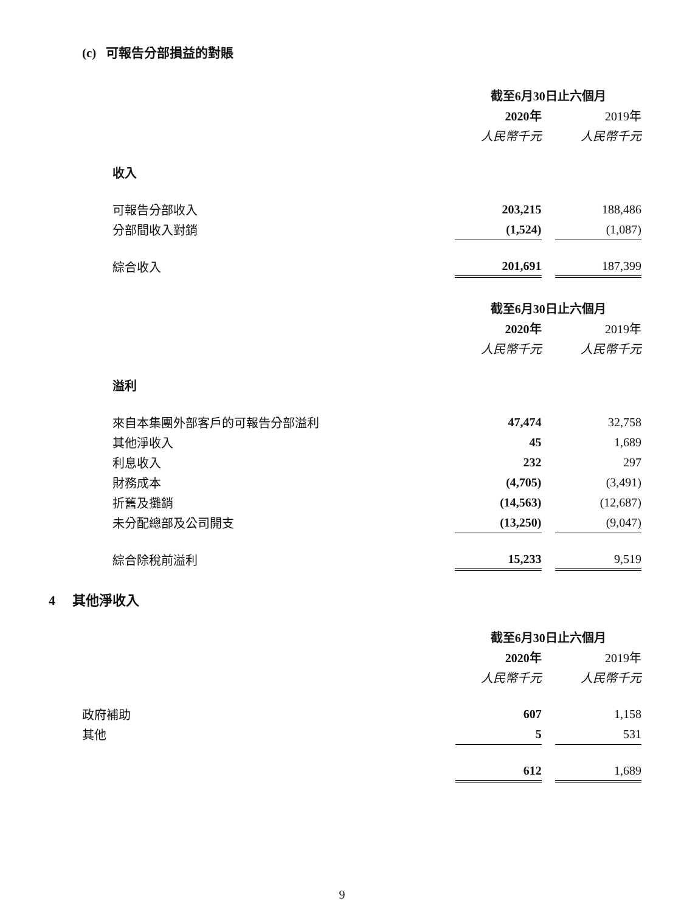(c) 可報告分部損益的對賬
| | 截至6月30日止六個月 | | |
| | 2020年 | | 2019年 |
| | 人民幣千元 | | 人民幣千元 |
| 收入 | | | |
| 可報告分部收入 | 203,215 | | 188,486 |
| 分部間收入對銷 | (1,524) | | (1,087) |
| 綜合收入 | 201,691 | | 187,399 |
| | 截至6月30日止六個月 | | |
| | 2020年 | | 2019年 |
| | 人民幣千元 | | 人民幣千元 |
| 溢利 | | | |
| 來自本集團外部客戶的可報告分部溢利 | 47,474 | | 32,758 |
| 其他淨收入 | 45 | | 1,689 |
| 利息收入 | 232 | | 297 |
| 財務成本 | (4,705) | | (3,491) |
| 折舊及攤銷 | (14,563) | | (12,687) |
| 未分配總部及公司開支 | (13,250) | | (9,047) |
| 綜合除稅前溢利 | 15,233 | | 9,519 |
4 其他淨收入
| | 截至6月30日止六個月 | | |
| | 2020年 | | 2019年 |
| | 人民幣千元 | | 人民幣千元 |
| 政府補助 | 607 | | 1,158 |
| 其他 | 5 | | 531 |
| | 612 | | 1,689 |
9